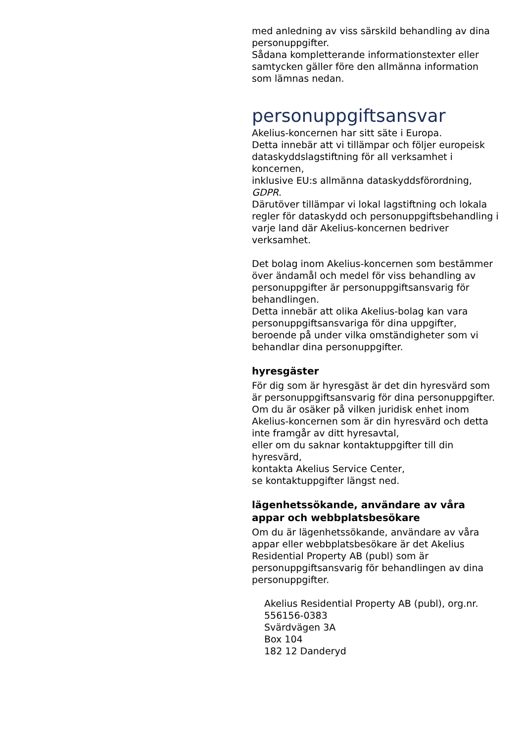med anledning av viss särskild behandling av dina personuppgifter.
Sådana kompletterande informationstexter eller samtycken gäller före den allmänna information som lämnas nedan.
personuppgiftsansvar
Akelius-koncernen har sitt säte i Europa.
Detta innebär att vi tillämpar och följer europeisk dataskyddslagstiftning för all verksamhet i koncernen,
inklusive EU:s allmänna dataskyddsförordning, GDPR.
Därutöver tillämpar vi lokal lagstiftning och lokala regler för dataskydd och personuppgiftsbehandling i varje land där Akelius-koncernen bedriver verksamhet.
Det bolag inom Akelius-koncernen som bestämmer över ändamål och medel för viss behandling av personuppgifter är personuppgiftsansvarig för behandlingen.
Detta innebär att olika Akelius-bolag kan vara personuppgiftsansvariga för dina uppgifter, beroende på under vilka omständigheter som vi behandlar dina personuppgifter.
hyresgäster
För dig som är hyresgäst är det din hyresvärd som är personuppgiftsansvarig för dina personuppgifter.
Om du är osäker på vilken juridisk enhet inom Akelius-koncernen som är din hyresvärd och detta inte framgår av ditt hyresavtal,
eller om du saknar kontaktuppgifter till din hyresvärd,
kontakta Akelius Service Center,
se kontaktuppgifter längst ned.
lägenhetssökande, användare av våra appar och webbplatsbesökare
Om du är lägenhetssökande, användare av våra appar eller webbplatsbesökare är det Akelius Residential Property AB (publ) som är personuppgiftsansvarig för behandlingen av dina personuppgifter.
Akelius Residential Property AB (publ), org.nr. 556156-0383
Svärdvägen 3A
Box 104
182 12 Danderyd